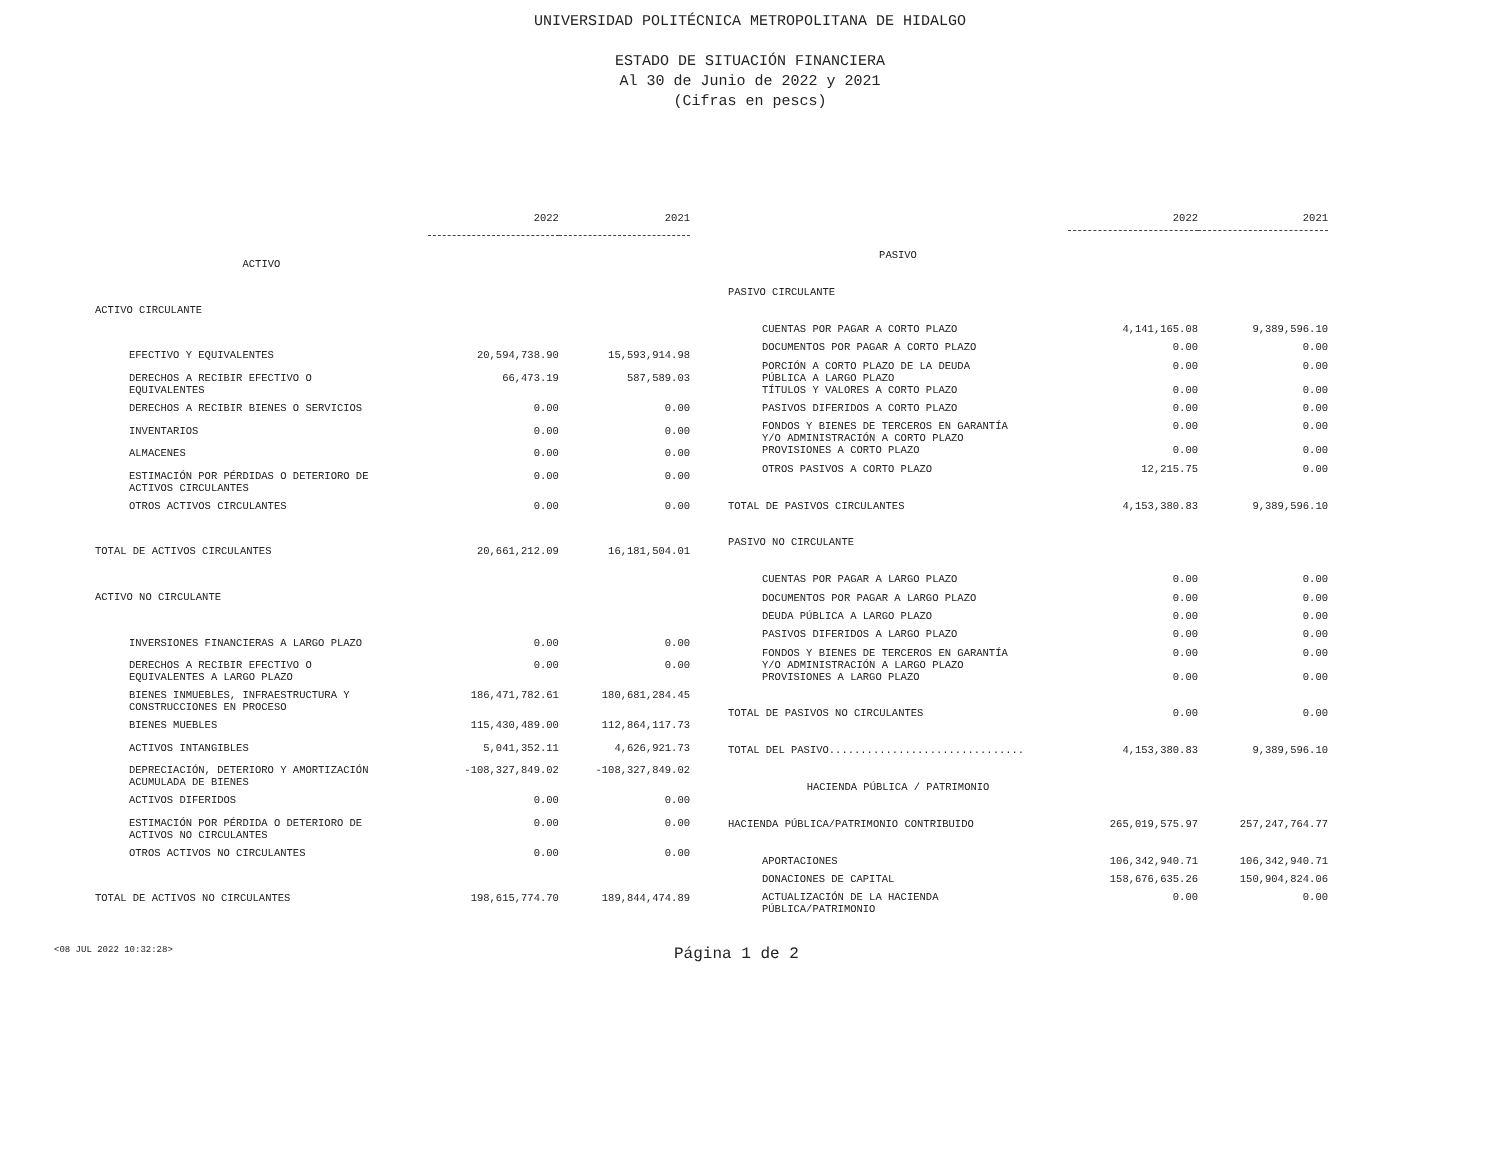UNIVERSIDAD POLITÉCNICA METROPOLITANA DE HIDALGO
ESTADO DE SITUACIÓN FINANCIERA
Al 30 de Junio de 2022 y 2021
(Cifras en pescs)
| | 2022 | 2021 |
| --- | --- | --- |
| ACTIVO | | |
| ACTIVO CIRCULANTE | | |
| EFECTIVO Y EQUIVALENTES | 20,594,738.90 | 15,593,914.98 |
| DERECHOS A RECIBIR EFECTIVO O EQUIVALENTES | 66,473.19 | 587,589.03 |
| DERECHOS A RECIBIR BIENES O SERVICIOS | 0.00 | 0.00 |
| INVENTARIOS | 0.00 | 0.00 |
| ALMACENES | 0.00 | 0.00 |
| ESTIMACIÓN POR PÉRDIDAS O DETERIORO DE ACTIVOS CIRCULANTES | 0.00 | 0.00 |
| OTROS ACTIVOS CIRCULANTES | 0.00 | 0.00 |
| TOTAL DE ACTIVOS CIRCULANTES | 20,661,212.09 | 16,181,504.01 |
| ACTIVO NO CIRCULANTE | | |
| INVERSIONES FINANCIERAS A LARGO PLAZO | 0.00 | 0.00 |
| DERECHOS A RECIBIR EFECTIVO O EQUIVALENTES A LARGO PLAZO | 0.00 | 0.00 |
| BIENES INMUEBLES, INFRAESTRUCTURA Y CONSTRUCCIONES EN PROCESO | 186,471,782.61 | 180,681,284.45 |
| BIENES MUEBLES | 115,430,489.00 | 112,864,117.73 |
| ACTIVOS INTANGIBLES | 5,041,352.11 | 4,626,921.73 |
| DEPRECIACIÓN, DETERIORO Y AMORTIZACIÓN ACUMULADA DE BIENES | -108,327,849.02 | -108,327,849.02 |
| ACTIVOS DIFERIDOS | 0.00 | 0.00 |
| ESTIMACIÓN POR PÉRDIDA O DETERIORO DE ACTIVOS NO CIRCULANTES | 0.00 | 0.00 |
| OTROS ACTIVOS NO CIRCULANTES | 0.00 | 0.00 |
| TOTAL DE ACTIVOS NO CIRCULANTES | 198,615,774.70 | 189,844,474.89 |
| | 2022 | 2021 |
| --- | --- | --- |
| PASIVO | | |
| PASIVO CIRCULANTE | | |
| CUENTAS POR PAGAR A CORTO PLAZO | 4,141,165.08 | 9,389,596.10 |
| DOCUMENTOS POR PAGAR A CORTO PLAZO | 0.00 | 0.00 |
| PORCIÓN A CORTO PLAZO DE LA DEUDA PÚBLICA A LARGO PLAZO | 0.00 | 0.00 |
| TÍTULOS Y VALORES A CORTO PLAZO | 0.00 | 0.00 |
| PASIVOS DIFERIDOS A CORTO PLAZO | 0.00 | 0.00 |
| FONDOS Y BIENES DE TERCEROS EN GARANTÍA Y/O ADMINISTRACIÓN A CORTO PLAZO | 0.00 | 0.00 |
| PROVISIONES A CORTO PLAZO | 0.00 | 0.00 |
| OTROS PASIVOS A CORTO PLAZO | 12,215.75 | 0.00 |
| TOTAL DE PASIVOS CIRCULANTES | 4,153,380.83 | 9,389,596.10 |
| PASIVO NO CIRCULANTE | | |
| CUENTAS POR PAGAR A LARGO PLAZO | 0.00 | 0.00 |
| DOCUMENTOS POR PAGAR A LARGO PLAZO | 0.00 | 0.00 |
| DEUDA PÚBLICA A LARGO PLAZO | 0.00 | 0.00 |
| PASIVOS DIFERIDOS A LARGO PLAZO | 0.00 | 0.00 |
| FONDOS Y BIENES DE TERCEROS EN GARANTÍA Y/O ADMINISTRACIÓN A LARGO PLAZO | 0.00 | 0.00 |
| PROVISIONES A LARGO PLAZO | 0.00 | 0.00 |
| TOTAL DE PASIVOS NO CIRCULANTES | 0.00 | 0.00 |
| TOTAL DEL PASIVO............................... | 4,153,380.83 | 9,389,596.10 |
| HACIENDA PÚBLICA / PATRIMONIO | | |
| HACIENDA PÚBLICA/PATRIMONIO CONTRIBUIDO | 265,019,575.97 | 257,247,764.77 |
| APORTACIONES | 106,342,940.71 | 106,342,940.71 |
| DONACIONES DE CAPITAL | 158,676,635.26 | 150,904,824.06 |
| ACTUALIZACIÓN DE LA HACIENDA PÚBLICA/PATRIMONIO | 0.00 | 0.00 |
<08 JUL 2022 10:32:28> Página 1 de 2